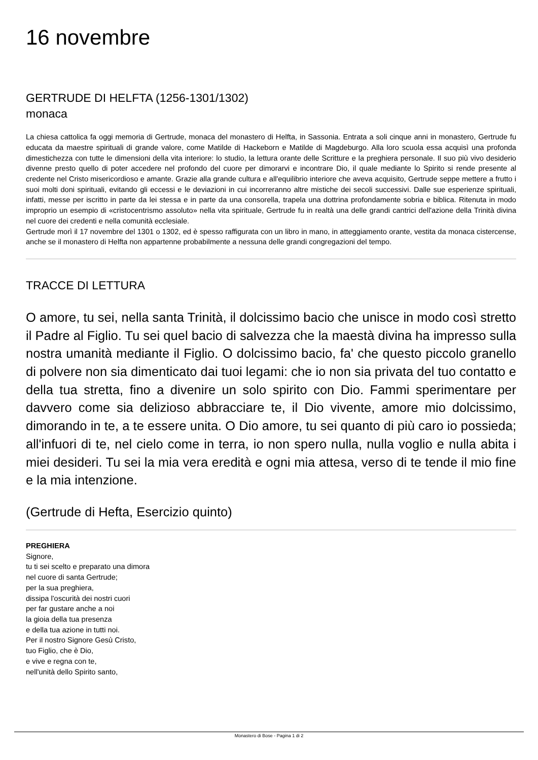16 novembre
GERTRUDE DI HELFTA (1256-1301/1302)
monaca
La chiesa cattolica fa oggi memoria di Gertrude, monaca del monastero di Helfta, in Sassonia. Entrata a soli cinque anni in monastero, Gertrude fu educata da maestre spirituali di grande valore, come Matilde di Hackeborn e Matilde di Magdeburgo. Alla loro scuola essa acquisì una profonda dimestichezza con tutte le dimensioni della vita interiore: lo studio, la lettura orante delle Scritture e la preghiera personale. Il suo più vivo desiderio divenne presto quello di poter accedere nel profondo del cuore per dimorarvi e incontrare Dio, il quale mediante lo Spirito si rende presente al credente nel Cristo misericordioso e amante. Grazie alla grande cultura e all'equilibrio interiore che aveva acquisito, Gertrude seppe mettere a frutto i suoi molti doni spirituali, evitando gli eccessi e le deviazioni in cui incorreranno altre mistiche dei secoli successivi. Dalle sue esperienze spirituali, infatti, messe per iscritto in parte da lei stessa e in parte da una consorella, trapela una dottrina profondamente sobria e biblica. Ritenuta in modo improprio un esempio di «cristocentrismo assoluto» nella vita spirituale, Gertrude fu in realtà una delle grandi cantrici dell'azione della Trinità divina nel cuore dei credenti e nella comunità ecclesiale.
Gertrude morì il 17 novembre del 1301 o 1302, ed è spesso raffigurata con un libro in mano, in atteggiamento orante, vestita da monaca cistercense, anche se il monastero di Helfta non appartenne probabilmente a nessuna delle grandi congregazioni del tempo.
TRACCE DI LETTURA
O amore, tu sei, nella santa Trinità, il dolcissimo bacio che unisce in modo così stretto il Padre al Figlio. Tu sei quel bacio di salvezza che la maestà divina ha impresso sulla nostra umanità mediante il Figlio. O dolcissimo bacio, fa' che questo piccolo granello di polvere non sia dimenticato dai tuoi legami: che io non sia privata del tuo contatto e della tua stretta, fino a divenire un solo spirito con Dio. Fammi sperimentare per davvero come sia delizioso abbracciare te, il Dio vivente, amore mio dolcissimo, dimorando in te, a te essere unita. O Dio amore, tu sei quanto di più caro io possieda; all'infuori di te, nel cielo come in terra, io non spero nulla, nulla voglio e nulla abita i miei desideri. Tu sei la mia vera eredità e ogni mia attesa, verso di te tende il mio fine e la mia intenzione.
(Gertrude di Hefta, Esercizio quinto)
PREGHIERA
Signore,
tu ti sei scelto e preparato una dimora
nel cuore di santa Gertrude;
per la sua preghiera,
dissipa l'oscurità dei nostri cuori
per far gustare anche a noi
la gioia della tua presenza
e della tua azione in tutti noi.
Per il nostro Signore Gesù Cristo,
tuo Figlio, che è Dio,
e vive e regna con te,
nell'unità dello Spirito santo,
Monastero di Bose - Pagina 1 di 2